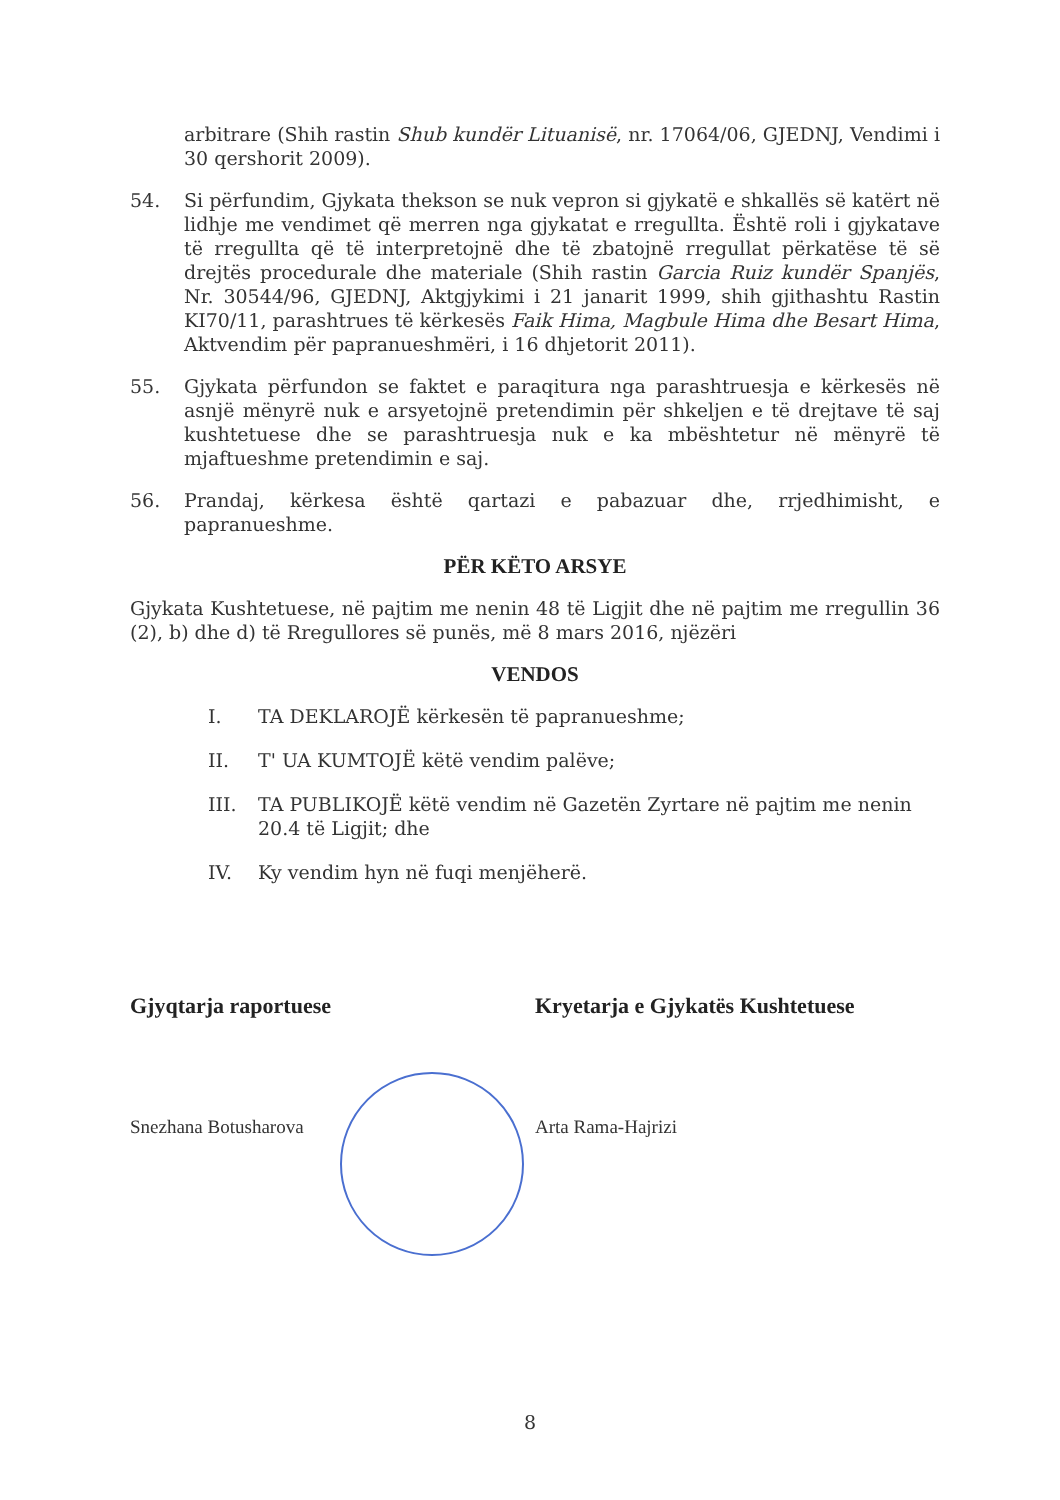arbitrare (Shih rastin Shub kundër Lituanisë, nr. 17064/06, GJEDNJ, Vendimi i 30 qershorit 2009).
54. Si përfundim, Gjykata thekson se nuk vepron si gjykatë e shkallës së katërt në lidhje me vendimet që merren nga gjykatat e rregullta. Është roli i gjykatave të rregullta që të interpretojnë dhe të zbatojnë rregullat përkatëse të së drejtës procedurale dhe materiale (Shih rastin Garcia Ruiz kundër Spanjës, Nr. 30544/96, GJEDNJ, Aktgjykimi i 21 janarit 1999, shih gjithashtu Rastin KI70/11, parashtrues të kërkesës Faik Hima, Magbule Hima dhe Besart Hima, Aktvendim për papranueshmëri, i 16 dhjetorit 2011).
55. Gjykata përfundon se faktet e paraqitura nga parashtruesja e kërkesës në asnjë mënyrë nuk e arsyetojnë pretendimin për shkeljen e të drejtave të saj kushtetuese dhe se parashtruesja nuk e ka mbështetur në mënyrë të mjaftueshme pretendimin e saj.
56. Prandaj, kërkesa është qartazi e pabazuar dhe, rrjedhimisht, e papranueshme.
PËR KËTO ARSYE
Gjykata Kushtetuese, në pajtim me nenin 48 të Ligjit dhe në pajtim me rregullin 36 (2), b) dhe d) të Rregullores së punës, më 8 mars 2016, njëzëri
VENDOS
I. TA DEKLAROJË kërkesën të papranueshme;
II. T' UA KUMTOJË këtë vendim palëve;
III. TA PUBLIKOJË këtë vendim në Gazetën Zyrtare në pajtim me nenin 20.4 të Ligjit; dhe
IV. Ky vendim hyn në fuqi menjëherë.
Gjyqtarja raportuese
Snezhana Botusharova
Kryetarja e Gjykatës Kushtetuese
Arta Rama-Hajrizi
8